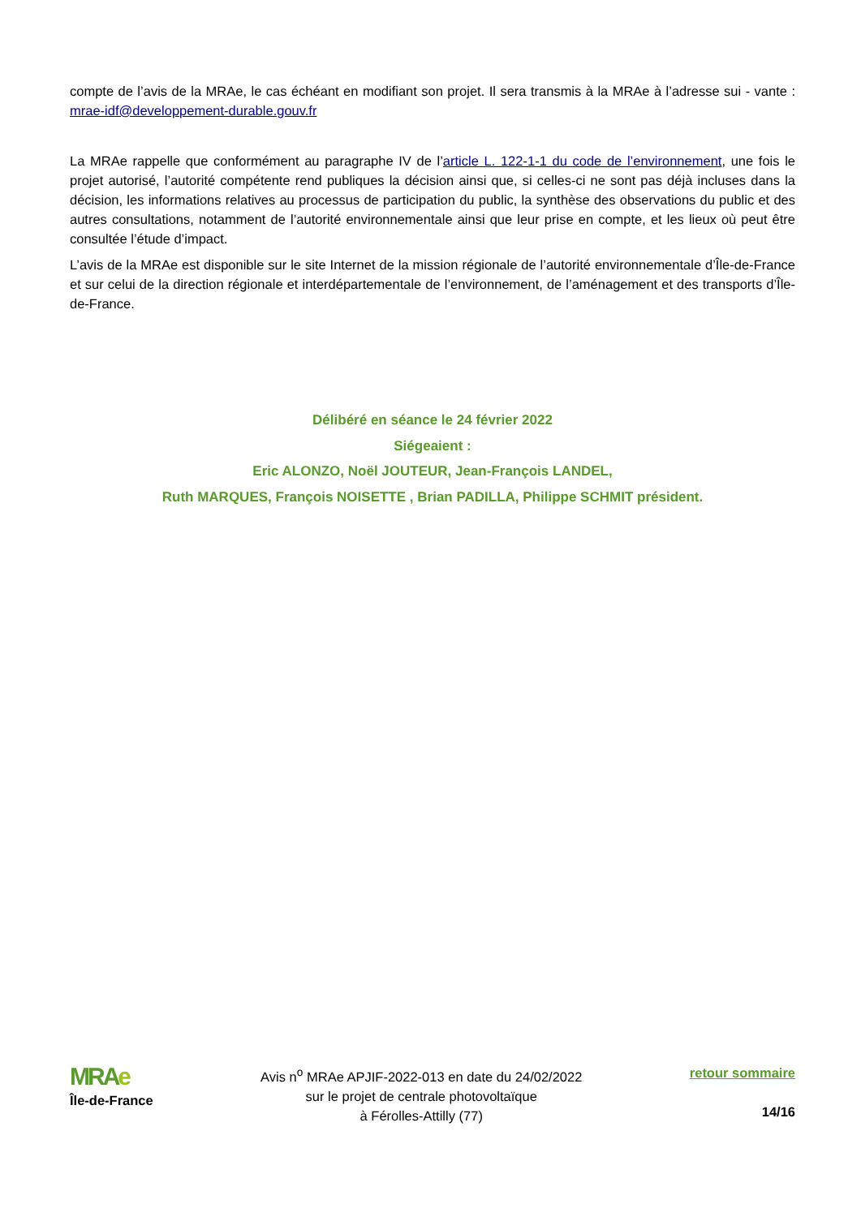compte de l’avis de la MRAe, le cas échéant en modifiant son projet. Il sera transmis à la MRAe à l’adresse sui - vante : mrae-idf@developpement-durable.gouv.fr
La MRAe rappelle que conformément au paragraphe IV de l’article L. 122-1-1 du code de l’environnement, une fois le projet autorisé, l’autorité compétente rend publiques la décision ainsi que, si celles-ci ne sont pas déjà incluses dans la décision, les informations relatives au processus de participation du public, la synthèse des observations du public et des autres consultations, notamment de l’autorité environnementale ainsi que leur prise en compte, et les lieux où peut être consultée l’étude d’impact.
L’avis de la MRAe est disponible sur le site Internet de la mission régionale de l’autorité environnementale d’Île-de-France et sur celui de la direction régionale et interdépartementale de l’environnement, de l’aménagement et des transports d’Île-de-France.
Délibéré en séance le 24 février 2022
Siégeaient :
Eric ALONZO, Noël JOUTEUR, Jean-François LANDEL,
Ruth MARQUES, François NOISETTE , Brian PADILLA, Philippe SCHMIT président.
MRAe
Île-de-France
Avis n<sup>o</sup> MRAe APJIF-2022-013 en date du 24/02/2022
sur le projet de centrale photovoltaïque
à Férolles-Attilly (77)
retour sommaire
14/16